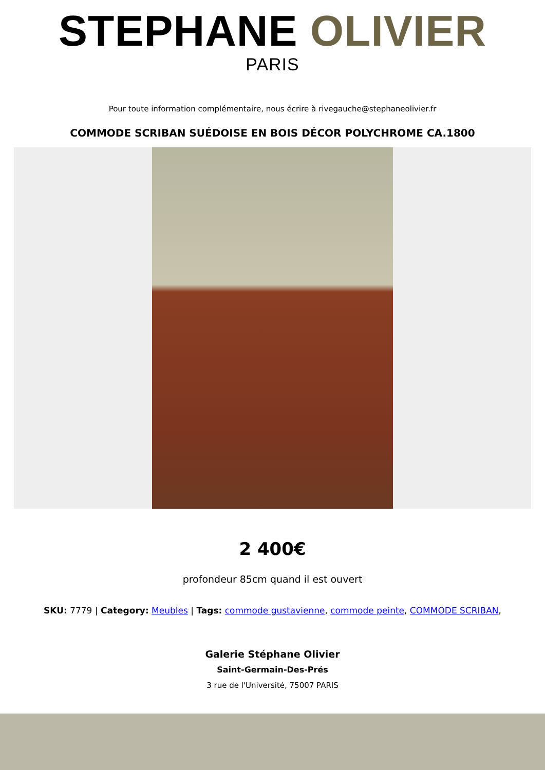STEPHANE OLIVIER
PARIS
Pour toute information complémentaire, nous écrire à rivegauche@stephaneolivier.fr
COMMODE SCRIBAN SUÉDOISE EN BOIS DÉCOR POLYCHROME CA.1800
2 400€
profondeur 85cm quand il est ouvert
SKU: 7779 | Category: Meubles | Tags: commode gustavienne, commode peinte, COMMODE SCRIBAN,
Galerie Stéphane Olivier
Saint-Germain-Des-Prés
3 rue de l'Université, 75007 PARIS